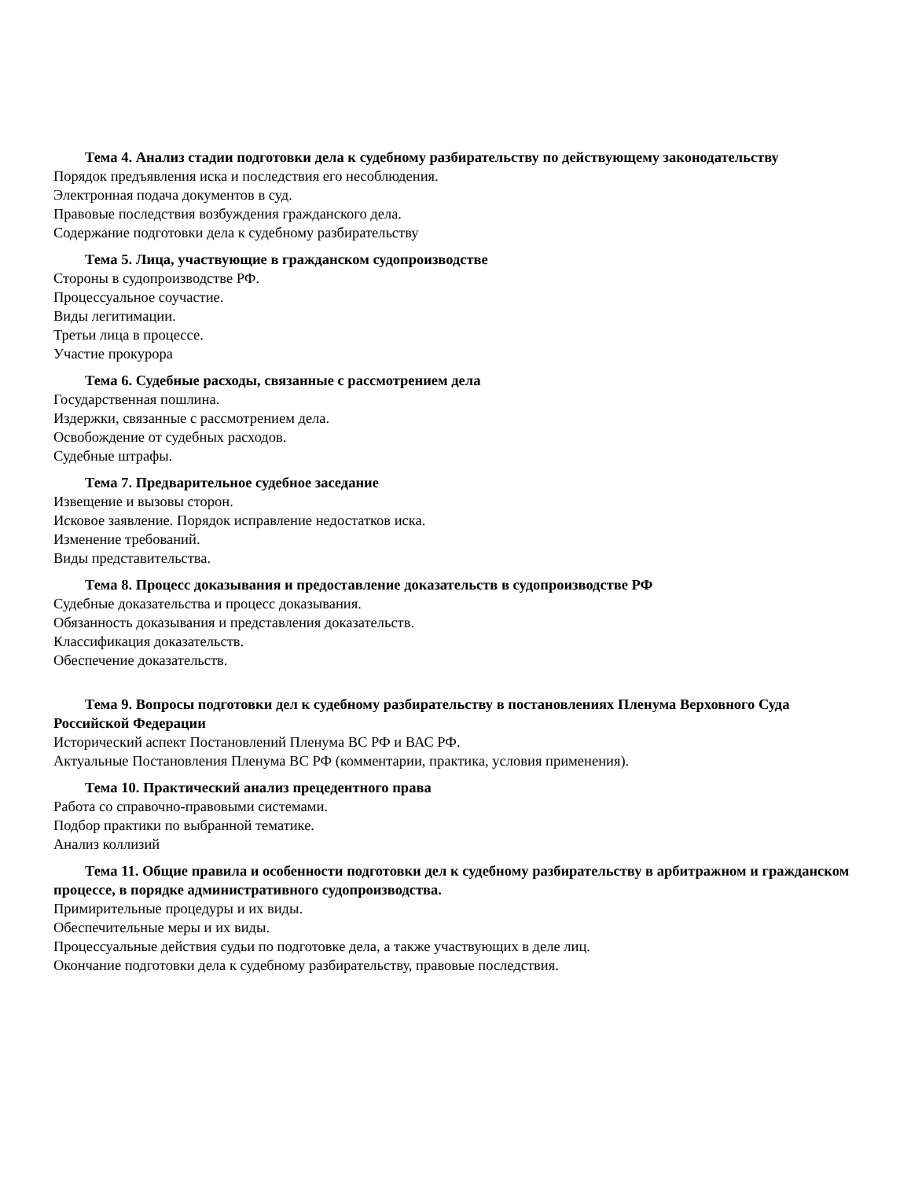Тема 4. Анализ стадии подготовки дела к судебному разбирательству по действующему законодательству
Порядок предъявления иска и последствия его несоблюдения.
Электронная подача документов в суд.
Правовые последствия возбуждения гражданского дела.
Содержание подготовки дела к судебному разбирательству
Тема 5. Лица, участвующие в гражданском судопроизводстве
Стороны в судопроизводстве РФ.
Процессуальное соучастие.
Виды легитимации.
Третьи лица в процессе.
Участие прокурора
Тема 6. Судебные расходы, связанные с рассмотрением дела
Государственная пошлина.
Издержки, связанные с рассмотрением дела.
Освобождение от судебных расходов.
Судебные штрафы.
Тема 7. Предварительное судебное заседание
Извещение и вызовы сторон.
Исковое заявление. Порядок исправление недостатков иска.
Изменение требований.
Виды представительства.
Тема 8. Процесс доказывания и предоставление доказательств в судопроизводстве РФ
Судебные доказательства и процесс доказывания.
Обязанность доказывания и представления доказательств.
Классификация доказательств.
Обеспечение доказательств.
Тема 9. Вопросы подготовки дел к судебному разбирательству в постановлениях Пленума Верховного Суда Российской Федерации
Исторический аспект Постановлений Пленума ВС РФ и ВАС РФ.
Актуальные Постановления Пленума ВС РФ (комментарии, практика, условия применения).
Тема 10. Практический анализ прецедентного права
Работа со справочно-правовыми системами.
Подбор практики по выбранной тематике.
Анализ коллизий
Тема 11. Общие правила и особенности подготовки дел к судебному разбирательству в арбитражном и гражданском процессе, в порядке административного судопроизводства.
Примирительные процедуры и их виды.
Обеспечительные меры и их виды.
Процессуальные действия судьи по подготовке дела, а также участвующих в деле лиц.
Окончание подготовки дела к судебному разбирательству, правовые последствия.